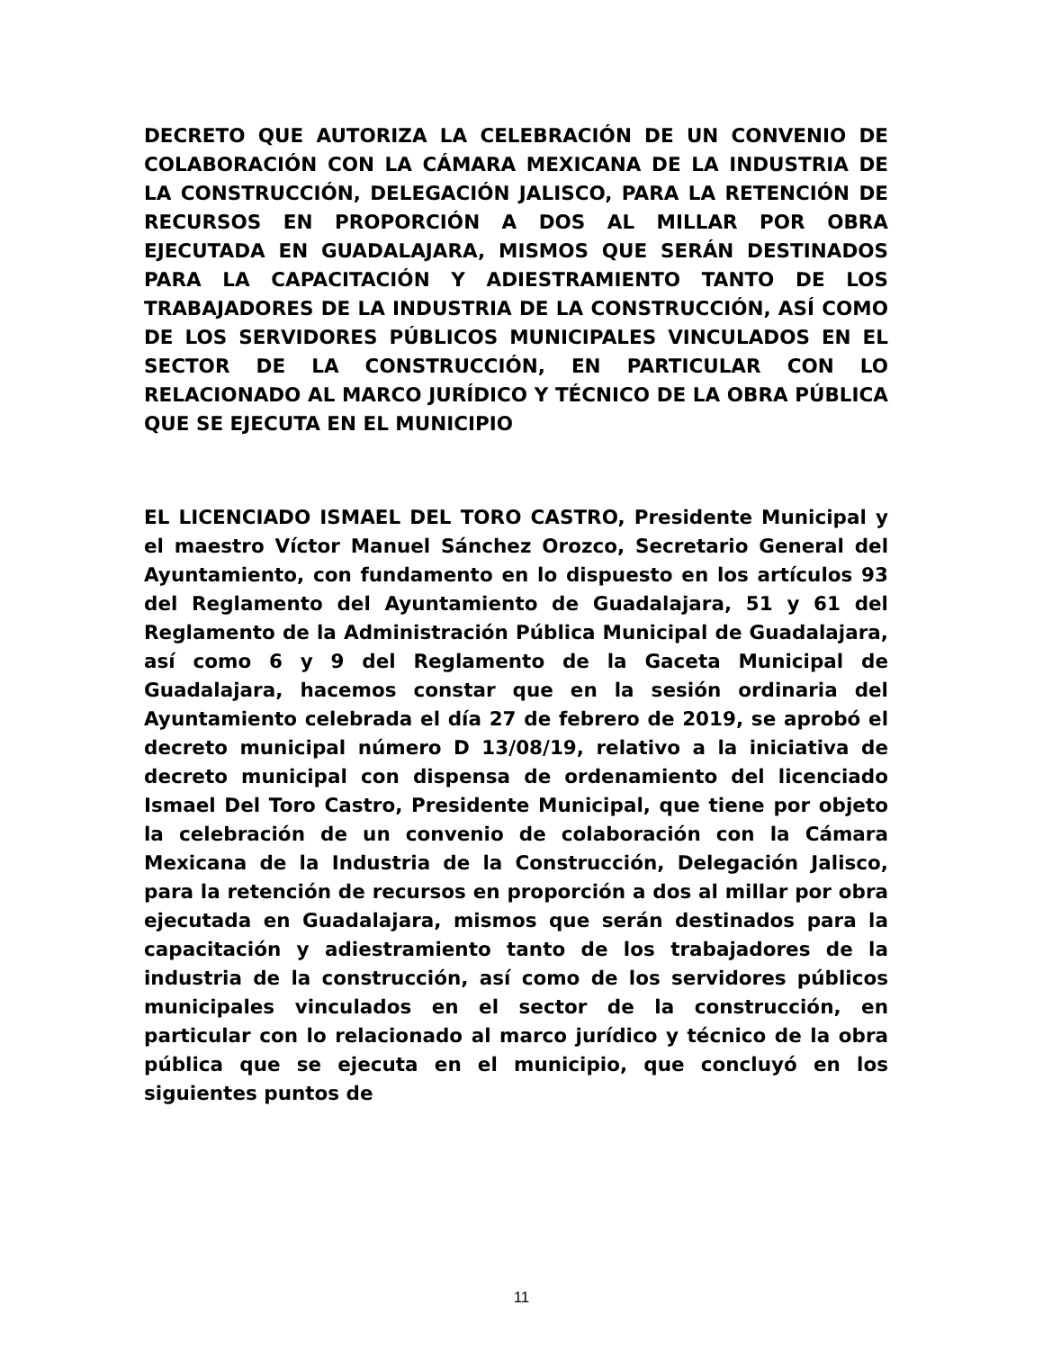DECRETO QUE AUTORIZA LA CELEBRACIÓN DE UN CONVENIO DE COLABORACIÓN CON LA CÁMARA MEXICANA DE LA INDUSTRIA DE LA CONSTRUCCIÓN, DELEGACIÓN JALISCO, PARA LA RETENCIÓN DE RECURSOS EN PROPORCIÓN A DOS AL MILLAR POR OBRA EJECUTADA EN GUADALAJARA, MISMOS QUE SERÁN DESTINADOS PARA LA CAPACITACIÓN Y ADIESTRAMIENTO TANTO DE LOS TRABAJADORES DE LA INDUSTRIA DE LA CONSTRUCCIÓN, ASÍ COMO DE LOS SERVIDORES PÚBLICOS MUNICIPALES VINCULADOS EN EL SECTOR DE LA CONSTRUCCIÓN, EN PARTICULAR CON LO RELACIONADO AL MARCO JURÍDICO Y TÉCNICO DE LA OBRA PÚBLICA QUE SE EJECUTA EN EL MUNICIPIO
EL LICENCIADO ISMAEL DEL TORO CASTRO, Presidente Municipal y el maestro Víctor Manuel Sánchez Orozco, Secretario General del Ayuntamiento, con fundamento en lo dispuesto en los artículos 93 del Reglamento del Ayuntamiento de Guadalajara, 51 y 61 del Reglamento de la Administración Pública Municipal de Guadalajara, así como 6 y 9 del Reglamento de la Gaceta Municipal de Guadalajara, hacemos constar que en la sesión ordinaria del Ayuntamiento celebrada el día 27 de febrero de 2019, se aprobó el decreto municipal número D 13/08/19, relativo a la iniciativa de decreto municipal con dispensa de ordenamiento del licenciado Ismael Del Toro Castro, Presidente Municipal, que tiene por objeto la celebración de un convenio de colaboración con la Cámara Mexicana de la Industria de la Construcción, Delegación Jalisco, para la retención de recursos en proporción a dos al millar por obra ejecutada en Guadalajara, mismos que serán destinados para la capacitación y adiestramiento tanto de los trabajadores de la industria de la construcción, así como de los servidores públicos municipales vinculados en el sector de la construcción, en particular con lo relacionado al marco jurídico y técnico de la obra pública que se ejecuta en el municipio, que concluyó en los siguientes puntos de
11